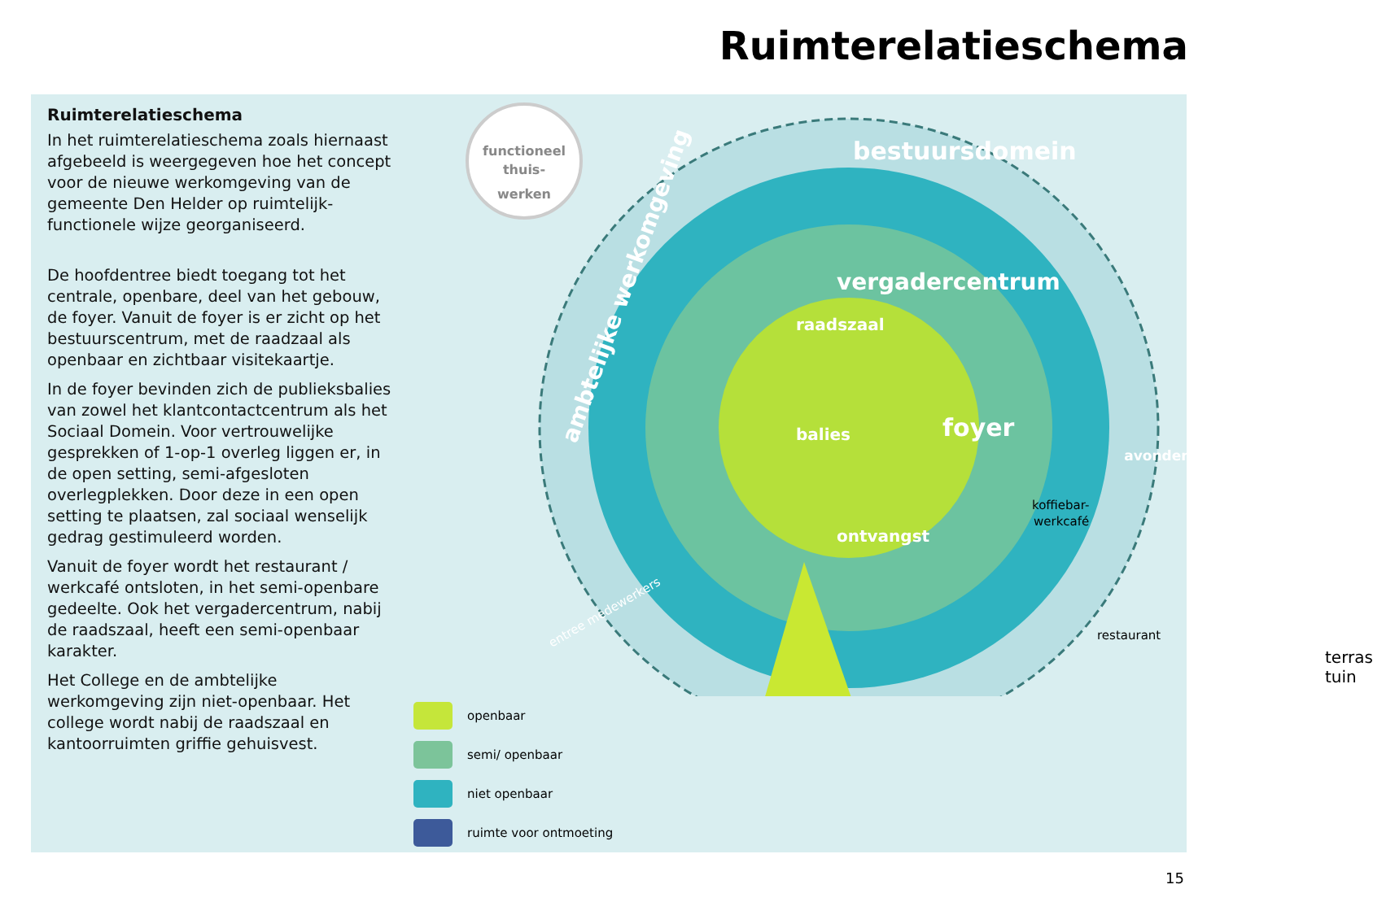Ruimterelatieschema
Ruimterelatieschema
In het ruimterelatieschema zoals hiernaast afgebeeld is weergegeven hoe het concept voor de nieuwe werkomgeving van de gemeente Den Helder op ruimtelijk-functionele wijze georganiseerd.
De hoofdentree biedt toegang tot het centrale, openbare, deel van het gebouw, de foyer. Vanuit de foyer is er zicht op het bestuurscentrum, met de raadzaal als openbaar en zichtbaar visitekaartje.
In de foyer bevinden zich de publieksbalies van zowel het klantcontactcentrum als het Sociaal Domein. Voor vertrouwelijke gesprekken of 1-op-1 overleg liggen er, in de open setting, semi-afgesloten overlegplekken. Door deze in een open setting te plaatsen, zal sociaal wenselijk gedrag gestimuleerd worden.
Vanuit de foyer wordt het restaurant / werkcafé ontsloten, in het semi-openbare gedeelte. Ook het vergadercentrum, nabij de raadszaal, heeft een semi-openbaar karakter.
Het College en de ambtelijke werkomgeving zijn niet-openbaar. Het college wordt nabij de raadszaal en kantoorruimten griffie gehuisvest.
functioneel
thuis-
werken
bestuursdomein
vergadercentrum
raadszaal
ambtelijke werkomgeving
balies
foyer
ontvangst
koffiebar-
werkcafé
restaurant
avondentree
entree medewerkers
terras
tuin
openbaar
semi/ openbaar
niet openbaar
ruimte voor ontmoeting
15